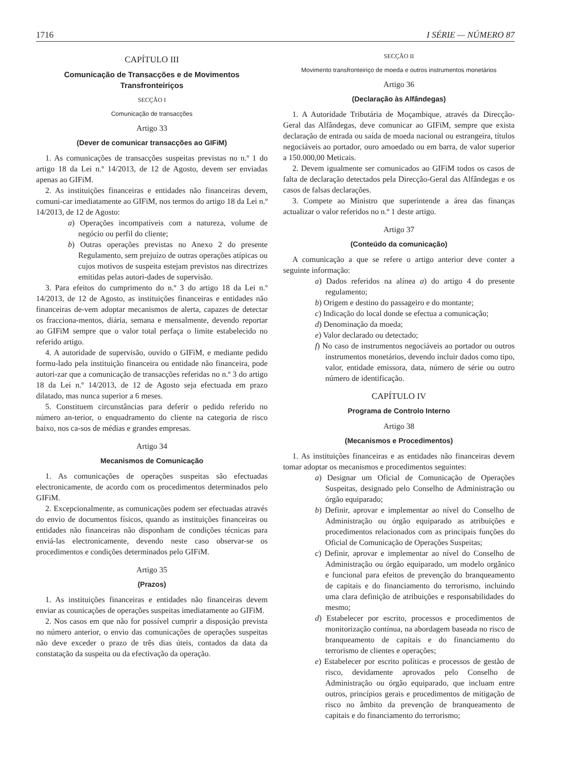1716 I SÉRIE — NÚMERO 87
CAPÍTULO III
Comunicação de Transacções e de Movimentos Transfronteiriços
SECÇÃO I
Comunicação de transacções
Artigo 33
(Dever de comunicar transacções ao GIFiM)
1. As comunicações de transacções suspeitas previstas no n.º 1 do artigo 18 da Lei n.º 14/2013, de 12 de Agosto, devem ser enviadas apenas ao GIFiM.
2. As instituições financeiras e entidades não financeiras devem, comuni-car imediatamente ao GIFiM, nos termos do artigo 18 da Lei n.º 14/2013, de 12 de Agosto:
a) Operações incompatíveis com a natureza, volume de negócio ou perfil do cliente;
b) Outras operações previstas no Anexo 2 do presente Regulamento, sem prejuízo de outras operações atípicas ou cujos motivos de suspeita estejam previstos nas directrizes emitidas pelas autori-dades de supervisão.
3. Para efeitos do cumprimento do n.º 3 do artigo 18 da Lei n.º 14/2013, de 12 de Agosto, as instituições financeiras e entidades não financeiras de-vem adoptar mecanismos de alerta, capazes de detectar os fracciona-mentos, diária, semana e mensalmente, devendo reportar ao GIFiM sempre que o valor total perfaça o limite estabelecido no referido artigo.
4. A autoridade de supervisão, ouvido o GIFiM, e mediante pedido formu-lado pela instituição financeira ou entidade não financeira, pode autori-zar que a comunicação de transacções referidas no n.º 3 do artigo 18 da Lei n.º 14/2013, de 12 de Agosto seja efectuada em prazo dilatado, mas nunca superior a 6 meses.
5. Constituem circunstâncias para deferir o pedido referido no número an-terior, o enquadramento do cliente na categoria de risco baixo, nos ca-sos de médias e grandes empresas.
Artigo 34
Mecanismos de Comunicação
1. As comunicações de operações suspeitas são efectuadas electronicamente, de acordo com os procedimentos determinados pelo GIFiM.
2. Excepcionalmente, as comunicações podem ser efectuadas através do envio de documentos físicos, quando as instituições financeiras ou entidades não financeiras não disponham de condições técnicas para enviá-las electronicamente, devendo neste caso observar-se os procedimentos e condições determinados pelo GIFiM.
Artigo 35
(Prazos)
1. As instituições financeiras e entidades não financeiras devem enviar as counicações de operações suspeitas imediatamente ao GIFiM.
2. Nos casos em que não for possível cumprir a disposição prevista no número anterior, o envio das comunicações de operações suspeitas não deve exceder o prazo de três dias úteis, contados da data da constatação da suspeita ou da efectivação da operação.
SECÇÃO II
Movimento transfronteiriço de moeda e outros instrumentos monetários
Artigo 36
(Declaração às Alfândegas)
1. A Autoridade Tributária de Moçambique, através da Direcção-Geral das Alfândegas, deve comunicar ao GIFiM, sempre que exista declaração de entrada ou saída de moeda nacional ou estrangeira, títulos negociáveis ao portador, ouro amoedado ou em barra, de valor superior a 150.000,00 Meticais.
2. Devem igualmente ser comunicados ao GIFiM todos os casos de falta de declaração detectados pela Direcção-Geral das Alfândegas e os casos de falsas declarações.
3. Compete ao Ministro que superintende a área das finanças actualizar o valor referidos no n.º 1 deste artigo.
Artigo 37
(Conteúdo da comunicação)
A comunicação a que se refere o artigo anterior deve conter a seguinte informação:
a) Dados referidos na alínea a) do artigo 4 do presente regulamento;
b) Origem e destino do passageiro e do montante;
c) Indicação do local donde se efectua a comunicação;
d) Denominação da moeda;
e) Valor declarado ou detectado;
f) No caso de instrumentos negociáveis ao portador ou outros instrumentos monetários, devendo incluir dados como tipo, valor, entidade emissora, data, número de série ou outro número de identificação.
CAPÍTULO IV
Programa de Controlo Interno
Artigo 38
(Mecanismos e Procedimentos)
1. As instituições financeiras e as entidades não financeiras devem tomar adoptar os mecanismos e procedimentos seguintes:
a) Designar um Oficial de Comunicação de Operações Suspeitas, designado pelo Conselho de Administração ou órgão equiparado;
b) Definir, aprovar e implementar ao nível do Conselho de Administração ou órgão equiparado as atribuições e procedimentos relacionados com as principais funções do Oficial de Comunicação de Operações Suspeitas;
c) Definir, aprovar e implementar ao nível do Conselho de Administração ou órgão equiparado, um modelo orgânico e funcional para efeitos de prevenção do branqueamento de capitais e do financiamento do terrorismo, incluindo uma clara definição de atribuições e responsabilidades do mesmo;
d) Estabelecer por escrito, processos e procedimentos de monitorização contínua, na abordagem baseada no risco de branqueamento de capitais e do financiamento do terrorismo de clientes e operações;
e) Estabelecer por escrito políticas e processos de gestão de risco, devidamente aprovados pelo Conselho de Administração ou órgão equiparado, que incluam entre outros, princípios gerais e procedimentos de mitigação de risco no âmbito da prevenção de branqueamento de capitais e do financiamento do terrorismo;